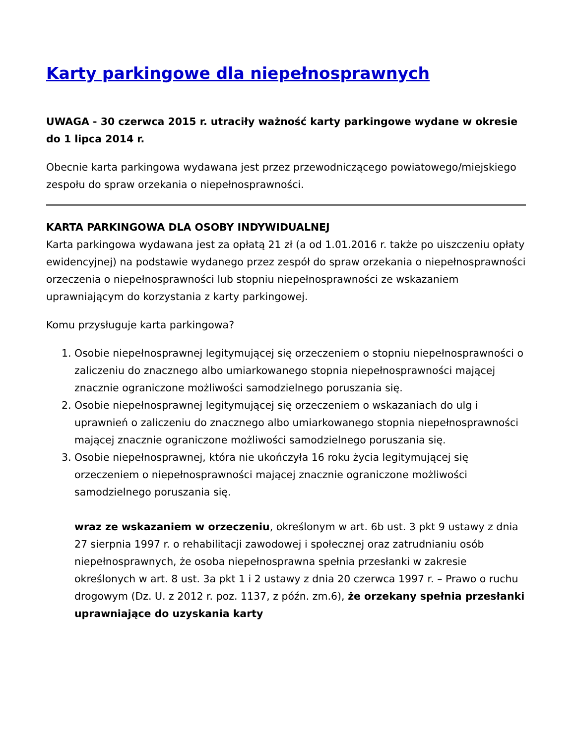Karty parkingowe dla niepełnosprawnych
UWAGA - 30 czerwca 2015 r. utraciły ważność karty parkingowe wydane w okresie do 1 lipca 2014 r.
Obecnie karta parkingowa wydawana jest przez przewodniczącego powiatowego/miejskiego zespołu do spraw orzekania o niepełnosprawności.
KARTA PARKINGOWA DLA OSOBY INDYWIDUALNEJ
Karta parkingowa wydawana jest za opłatą 21 zł (a od 1.01.2016 r. także po uiszczeniu opłaty ewidencyjnej) na podstawie wydanego przez zespół do spraw orzekania o niepełnosprawności orzeczenia o niepełnosprawności lub stopniu niepełnosprawności ze wskazaniem uprawniającym do korzystania z karty parkingowej.
Komu przysługuje karta parkingowa?
1. Osobie niepełnosprawnej legitymującej się orzeczeniem o stopniu niepełnosprawności o zaliczeniu do znacznego albo umiarkowanego stopnia niepełnosprawności mającej znacznie ograniczone możliwości samodzielnego poruszania się.
2. Osobie niepełnosprawnej legitymującej się orzeczeniem o wskazaniach do ulg i uprawnień o zaliczeniu do znacznego albo umiarkowanego stopnia niepełnosprawności mającej znacznie ograniczone możliwości samodzielnego poruszania się.
3. Osobie niepełnosprawnej, która nie ukończyła 16 roku życia legitymującej się orzeczeniem o niepełnosprawności mającej znacznie ograniczone możliwości samodzielnego poruszania się.
wraz ze wskazaniem w orzeczeniu, określonym w art. 6b ust. 3 pkt 9 ustawy z dnia 27 sierpnia 1997 r. o rehabilitacji zawodowej i społecznej oraz zatrudnianiu osób niepełnosprawnych, że osoba niepełnosprawna spełnia przesłanki w zakresie określonych w art. 8 ust. 3a pkt 1 i 2 ustawy z dnia 20 czerwca 1997 r. – Prawo o ruchu drogowym (Dz. U. z 2012 r. poz. 1137, z późn. zm.6), że orzekany spełnia przesłanki uprawniające do uzyskania karty